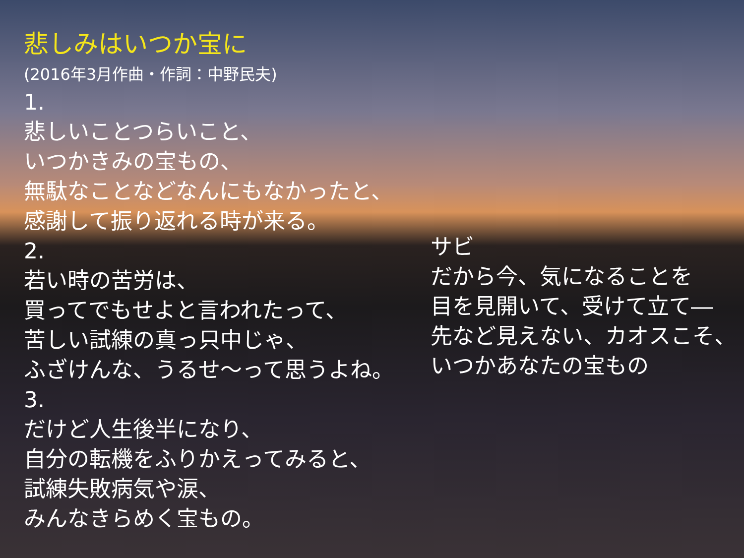悲しみはいつか宝に
(2016年3月作曲・作詞：中野民夫)
1.
悲しいことつらいこと、
いつかきみの宝もの、
無駄なことなどなんにもなかったと、
感謝して振り返れる時が来る。
2.
若い時の苦労は、
買ってでもせよと言われたって、
苦しい試練の真っ只中じゃ、
ふざけんな、うるせ～って思うよね。
3.
だけど人生後半になり、
自分の転機をふりかえってみると、
試練失敗病気や涙、
みんなきらめく宝もの。
サビ
だから今、気になることを
目を見開いて、受けて立て―
先など見えない、カオスこそ、
いつかあなたの宝もの